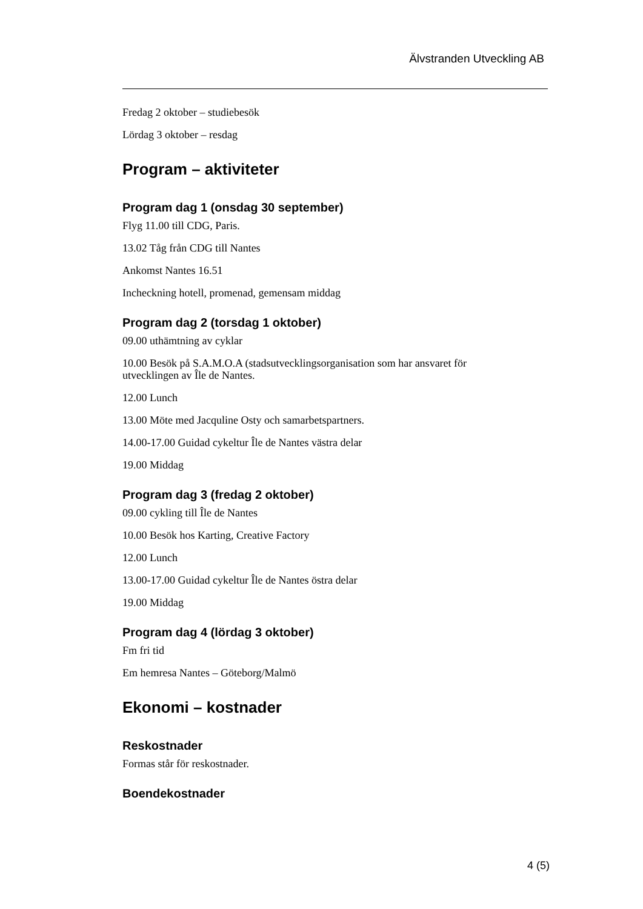Älvstranden Utveckling AB
Fredag 2 oktober – studiebesök
Lördag 3 oktober – resdag
Program – aktiviteter
Program dag 1 (onsdag 30 september)
Flyg 11.00 till CDG, Paris.
13.02 Tåg från CDG till Nantes
Ankomst Nantes 16.51
Incheckning hotell, promenad, gemensam middag
Program dag 2 (torsdag 1 oktober)
09.00 uthämtning av cyklar
10.00 Besök på S.A.M.O.A (stadsutvecklingsorganisation som har ansvaret för utvecklingen av Île de Nantes.
12.00 Lunch
13.00 Möte med Jacquline Osty och samarbetspartners.
14.00-17.00 Guidad cykeltur Île de Nantes västra delar
19.00 Middag
Program dag 3 (fredag 2 oktober)
09.00 cykling till Île de Nantes
10.00 Besök hos Karting, Creative Factory
12.00 Lunch
13.00-17.00 Guidad cykeltur Île de Nantes östra delar
19.00 Middag
Program dag 4 (lördag 3 oktober)
Fm fri tid
Em hemresa Nantes – Göteborg/Malmö
Ekonomi – kostnader
Reskostnader
Formas står för reskostnader.
Boendekostnader
4 (5)